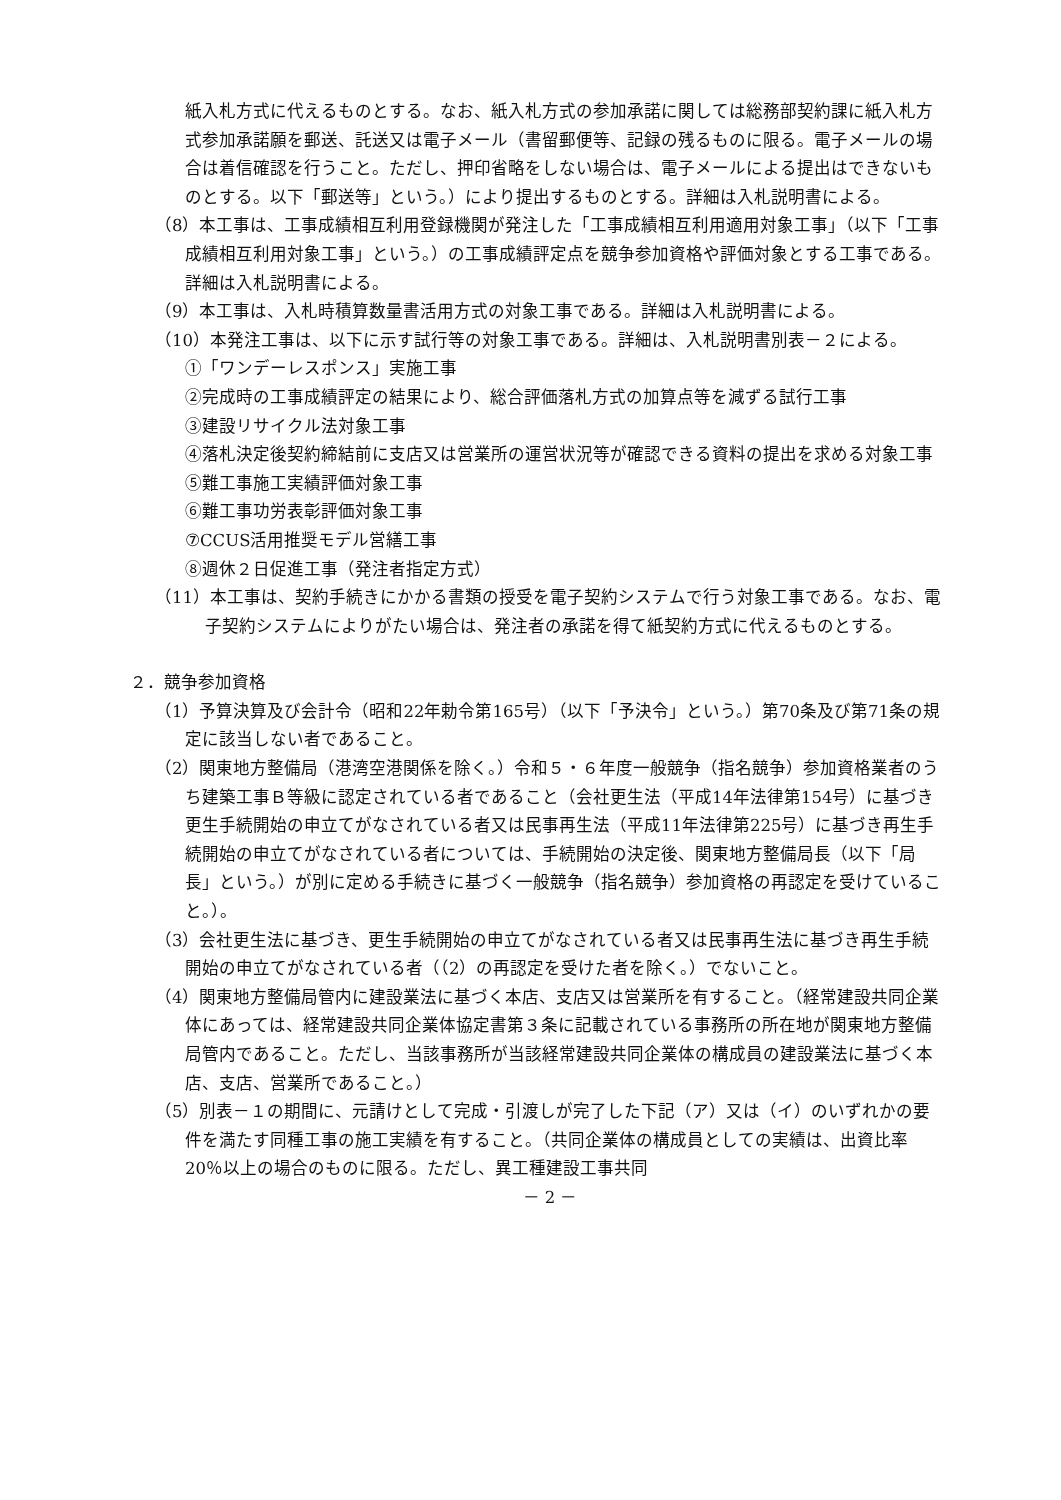紙入札方式に代えるものとする。なお、紙入札方式の参加承諾に関しては総務部契約課に紙入札方式参加承諾願を郵送、託送又は電子メール（書留郵便等、記録の残るものに限る。電子メールの場合は着信確認を行うこと。ただし、押印省略をしない場合は、電子メールによる提出はできないものとする。以下「郵送等」という。）により提出するものとする。詳細は入札説明書による。
（8）本工事は、工事成績相互利用登録機関が発注した「工事成績相互利用適用対象工事」（以下「工事成績相互利用対象工事」という。）の工事成績評定点を競争参加資格や評価対象とする工事である。詳細は入札説明書による。
（9）本工事は、入札時積算数量書活用方式の対象工事である。詳細は入札説明書による。
（10）本発注工事は、以下に示す試行等の対象工事である。詳細は、入札説明書別表－２による。
①「ワンデーレスポンス」実施工事
②完成時の工事成績評定の結果により、総合評価落札方式の加算点等を減ずる試行工事
③建設リサイクル法対象工事
④落札決定後契約締結前に支店又は営業所の運営状況等が確認できる資料の提出を求める対象工事
⑤難工事施工実績評価対象工事
⑥難工事功労表彰評価対象工事
⑦CCUS活用推奨モデル営繕工事
⑧週休２日促進工事（発注者指定方式）
（11）本工事は、契約手続きにかかる書類の授受を電子契約システムで行う対象工事である。なお、電子契約システムによりがたい場合は、発注者の承諾を得て紙契約方式に代えるものとする。
２．競争参加資格
（1）予算決算及び会計令（昭和22年勅令第165号）（以下「予決令」という。）第70条及び第71条の規定に該当しない者であること。
（2）関東地方整備局（港湾空港関係を除く。）令和５・６年度一般競争（指名競争）参加資格業者のうち建築工事Ｂ等級に認定されている者であること（会社更生法（平成14年法律第154号）に基づき更生手続開始の申立てがなされている者又は民事再生法（平成11年法律第225号）に基づき再生手続開始の申立てがなされている者については、手続開始の決定後、関東地方整備局長（以下「局長」という。）が別に定める手続きに基づく一般競争（指名競争）参加資格の再認定を受けていること。）。
（3）会社更生法に基づき、更生手続開始の申立てがなされている者又は民事再生法に基づき再生手続開始の申立てがなされている者（（2）の再認定を受けた者を除く。）でないこと。
（4）関東地方整備局管内に建設業法に基づく本店、支店又は営業所を有すること。（経常建設共同企業体にあっては、経常建設共同企業体協定書第３条に記載されている事務所の所在地が関東地方整備局管内であること。ただし、当該事務所が当該経常建設共同企業体の構成員の建設業法に基づく本店、支店、営業所であること。）
（5）別表－１の期間に、元請けとして完成・引渡しが完了した下記（ア）又は（イ）のいずれかの要件を満たす同種工事の施工実績を有すること。（共同企業体の構成員としての実績は、出資比率20％以上の場合のものに限る。ただし、異工種建設工事共同
－ 2 －